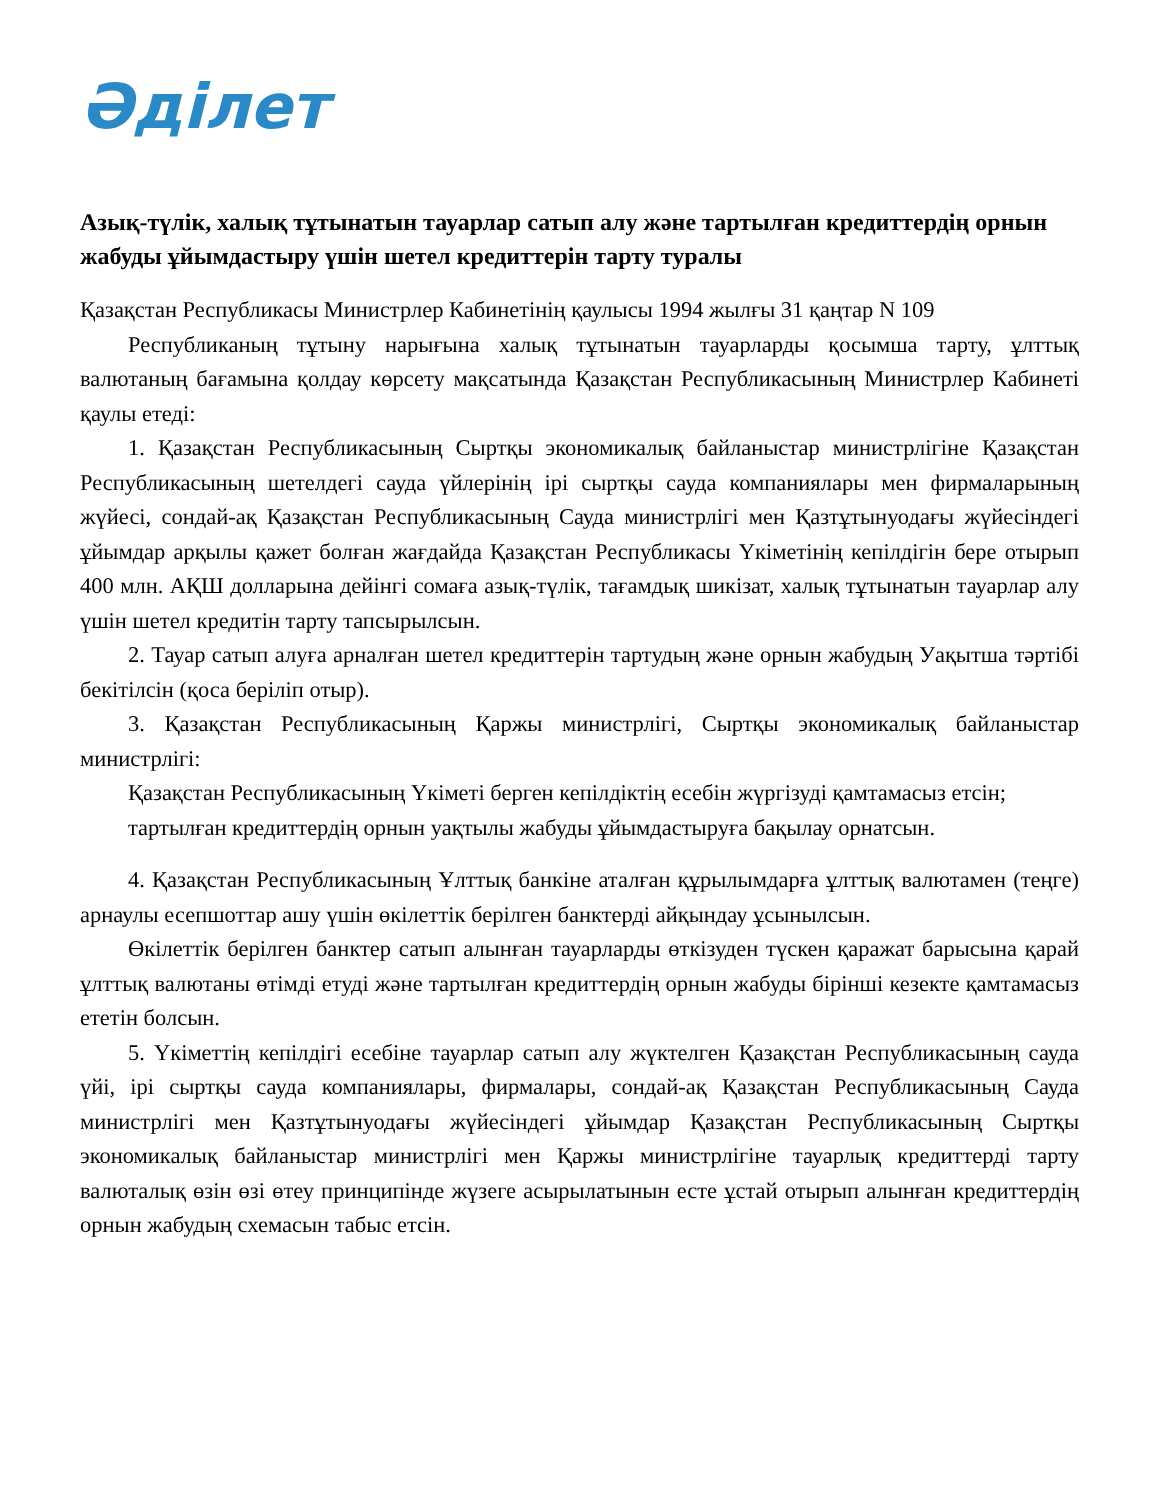Әділет
Азық-түлік, халық тұтынатын тауарлар сатып алу және тартылған кредиттердің орнын жабуды ұйымдастыру үшін шетел кредиттерін тарту туралы
Қазақстан Республикасы Министрлер Кабинетінің қаулысы 1994 жылғы 31 қаңтар N 109
Республиканың тұтыну нарығына халық тұтынатын тауарларды қосымша тарту, ұлттық валютаның бағамына қолдау көрсету мақсатында Қазақстан Республикасының Министрлер Кабинеті қаулы етеді:
1. Қазақстан Республикасының Сыртқы экономикалық байланыстар министрлігіне Қазақстан Республикасының шетелдегі сауда үйлерінің ірі сыртқы сауда компаниялары мен фирмаларының жүйесі, сондай-ақ Қазақстан Республикасының Сауда министрлігі мен Қазтұтынуодағы жүйесіндегі ұйымдар арқылы қажет болған жағдайда Қазақстан Республикасы Үкіметінің кепілдігін бере отырып 400 млн. АҚШ долларына дейінгі сомаға азық-түлік, тағамдық шикізат, халық тұтынатын тауарлар алу үшін шетел кредитін тарту тапсырылсын.
2. Тауар сатып алуға арналған шетел кредиттерін тартудың және орнын жабудың Уақытша тәртібі бекітілсін (қоса беріліп отыр).
3. Қазақстан Республикасының Қаржы министрлігі, Сыртқы экономикалық байланыстар министрлігі:
Қазақстан Республикасының Үкіметі берген кепілдіктің есебін жүргізуді қамтамасыз етсін;
тартылған кредиттердің орнын уақтылы жабуды ұйымдастыруға бақылау орнатсын.
4. Қазақстан Республикасының Ұлттық банкіне аталған құрылымдарға ұлттық валютамен (теңге) арнаулы есепшоттар ашу үшін өкілеттік берілген банктерді айқындау ұсынылсын.
Өкілеттік берілген банктер сатып алынған тауарларды өткізуден түскен қаражат барысына қарай ұлттық валютаны өтімді етуді және тартылған кредиттердің орнын жабуды бірінші кезекте қамтамасыз ететін болсын.
5. Үкіметтің кепілдігі есебіне тауарлар сатып алу жүктелген Қазақстан Республикасының сауда үйі, ірі сыртқы сауда компаниялары, фирмалары, сондай-ақ Қазақстан Республикасының Сауда министрлігі мен Қазтұтынуодағы жүйесіндегі ұйымдар Қазақстан Республикасының Сыртқы экономикалық байланыстар министрлігі мен Қаржы министрлігіне тауарлық кредиттерді тарту валюталық өзін өзі өтеу принципінде жүзеге асырылатынын есте ұстай отырып алынған кредиттердің орнын жабудың схемасын табыс етсін.